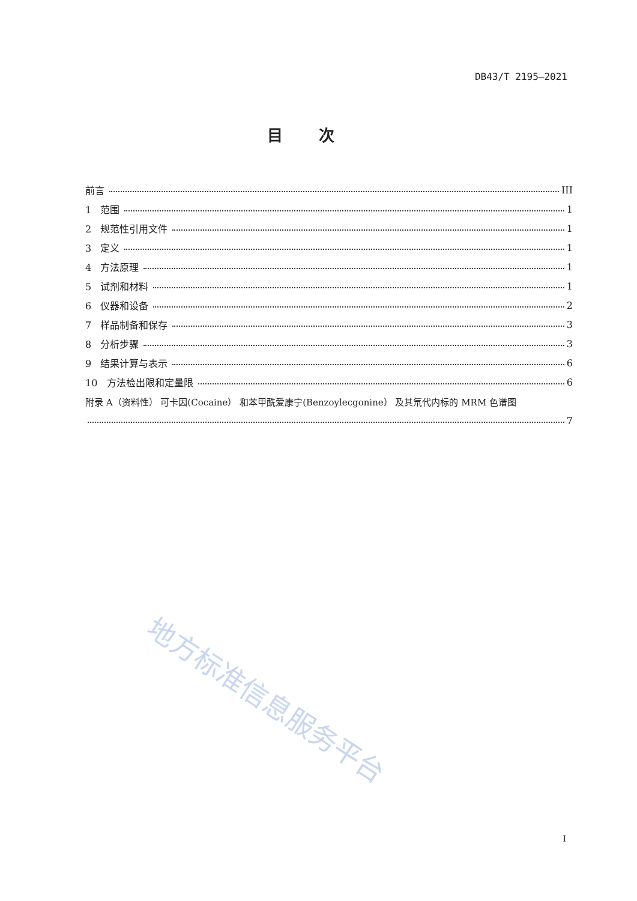DB43/T 2195—2021
目次
前言 III
1 范围 1
2 规范性引用文件 1
3 定义 1
4 方法原理 1
5 试剂和材料 1
6 仪器和设备 2
7 样品制备和保存 3
8 分析步骤 3
9 结果计算与表示 6
10 方法检出限和定量限 6
附录 A（资料性） 可卡因(Cocaine） 和苯甲酰爱康宁(Benzoylecgonine） 及其氘代内标的 MRM 色谱图
7
地方标准信息服务平台
I